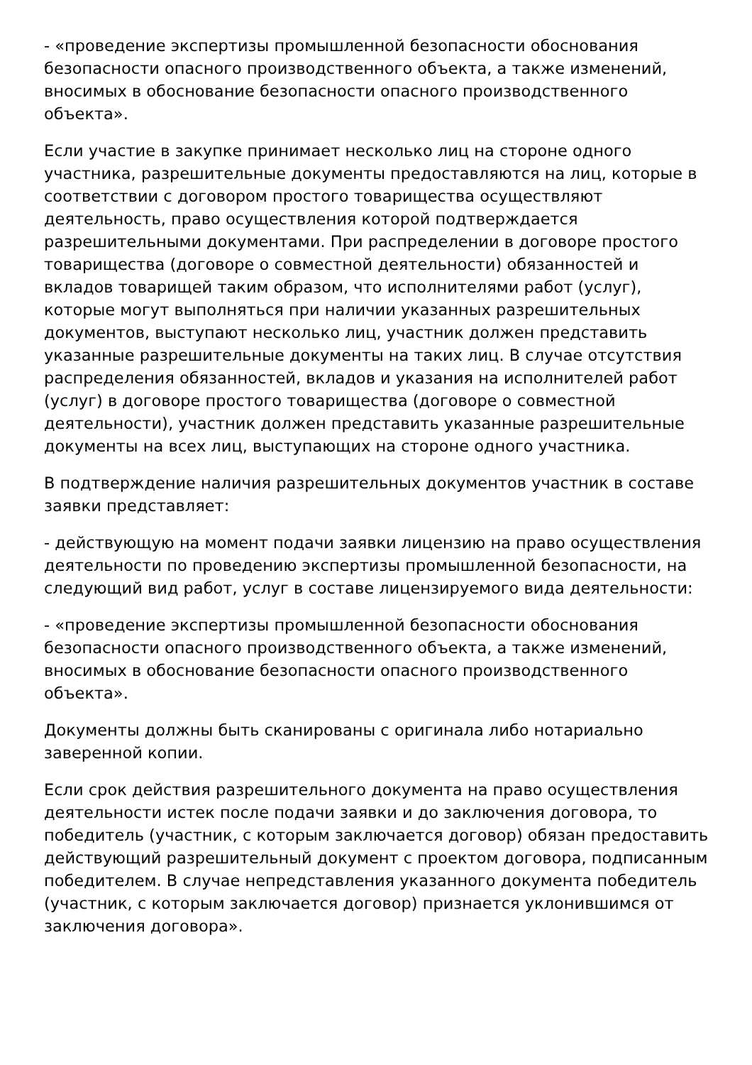- «проведение экспертизы промышленной безопасности обоснования безопасности опасного производственного объекта, а также изменений, вносимых в обоснование безопасности опасного производственного объекта».
Если участие в закупке принимает несколько лиц на стороне одного участника, разрешительные документы предоставляются на лиц, которые в соответствии с договором простого товарищества осуществляют деятельность, право осуществления которой подтверждается разрешительными документами. При распределении в договоре простого товарищества (договоре о совместной деятельности) обязанностей и вкладов товарищей таким образом, что исполнителями работ (услуг), которые могут выполняться при наличии указанных разрешительных документов, выступают несколько лиц, участник должен представить указанные разрешительные документы на таких лиц. В случае отсутствия распределения обязанностей, вкладов и указания на исполнителей работ (услуг) в договоре простого товарищества (договоре о совместной деятельности), участник должен представить указанные разрешительные документы на всех лиц, выступающих на стороне одного участника.
В подтверждение наличия разрешительных документов участник в составе заявки представляет:
- действующую на момент подачи заявки лицензию на право осуществления деятельности по проведению экспертизы промышленной безопасности, на следующий вид работ, услуг в составе лицензируемого вида деятельности:
- «проведение экспертизы промышленной безопасности обоснования безопасности опасного производственного объекта, а также изменений, вносимых в обоснование безопасности опасного производственного объекта».
Документы должны быть сканированы с оригинала либо нотариально заверенной копии.
Если срок действия разрешительного документа на право осуществления деятельности истек после подачи заявки и до заключения договора, то победитель (участник, с которым заключается договор) обязан предоставить действующий разрешительный документ с проектом договора, подписанным победителем. В случае непредставления указанного документа победитель (участник, с которым заключается договор) признается уклонившимся от заключения договора».